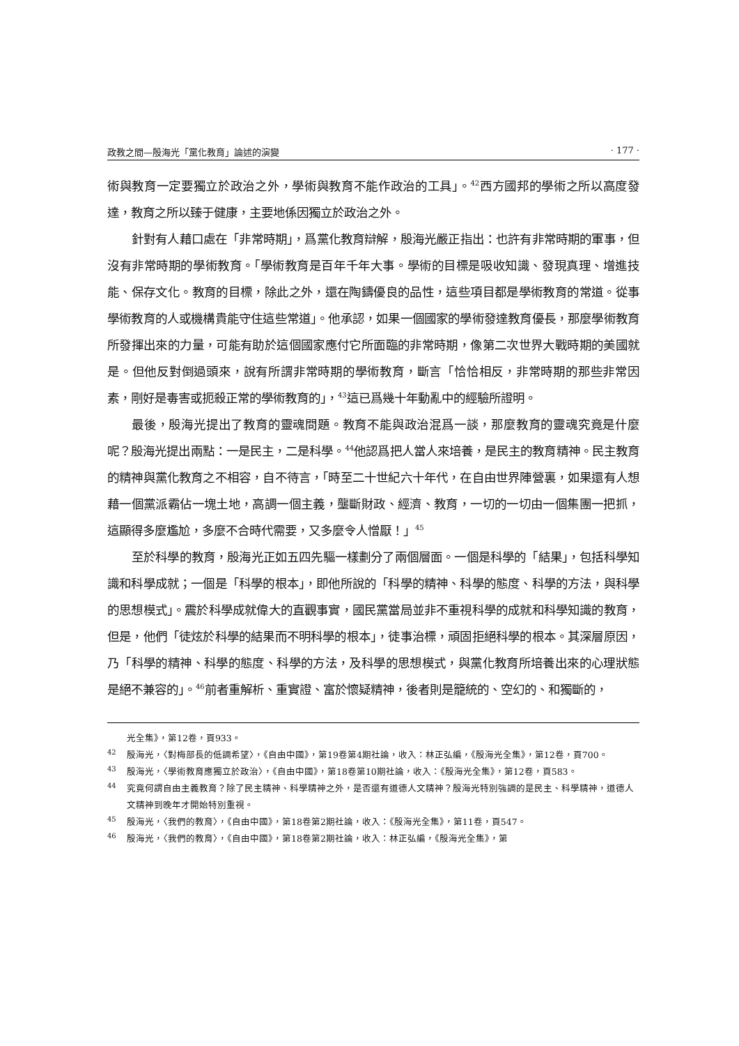政教之間—殷海光「黨化教育」論述的演變 · 177 ·
術與教育一定要獨立於政治之外，學術與教育不能作政治的工具」。<sup>42</sup>西方國邦的學術之所以高度發達，教育之所以臻于健康，主要地係因獨立於政治之外。
針對有人藉口處在「非常時期」，爲黨化教育辯解，殷海光嚴正指出：也許有非常時期的軍事，但沒有非常時期的學術教育。「學術教育是百年千年大事。學術的目標是吸收知識、發現真理、增進技能、保存文化。教育的目標，除此之外，還在陶鑄優良的品性，這些項目都是學術教育的常道。從事學術教育的人或機構貴能守住這些常道」。他承認，如果一個國家的學術發達教育優長，那麼學術教育所發揮出來的力量，可能有助於這個國家應付它所面臨的非常時期，像第二次世界大戰時期的美國就是。但他反對倒過頭來，說有所謂非常時期的學術教育，斷言「恰恰相反，非常時期的那些非常因素，剛好是毒害或扼殺正常的學術教育的」，<sup>43</sup>這已爲幾十年動亂中的經驗所證明。
最後，殷海光提出了教育的靈魂問題。教育不能與政治混爲一談，那麼教育的靈魂究竟是什麼呢？殷海光提出兩點：一是民主，二是科學。<sup>44</sup>他認爲把人當人來培養，是民主的教育精神。民主教育的精神與黨化教育之不相容，自不待言，「時至二十世紀六十年代，在自由世界陣營裏，如果還有人想藉一個黨派霸佔一塊土地，高調一個主義，壟斷財政、經濟、教育，一切的一切由一個集團一把抓，這顯得多麼尷尬，多麼不合時代需要，又多麼令人憎厭！」<sup>45</sup>
至於科學的教育，殷海光正如五四先驅一樣劃分了兩個層面。一個是科學的「結果」，包括科學知識和科學成就；一個是「科學的根本」，即他所說的「科學的精神、科學的態度、科學的方法，與科學的思想模式」。震於科學成就偉大的直觀事實，國民黨當局並非不重視科學的成就和科學知識的教育，但是，他們「徒炫於科學的結果而不明科學的根本」，徒事治標，頑固拒絕科學的根本。其深層原因，乃「科學的精神、科學的態度、科學的方法，及科學的思想模式，與黨化教育所培養出來的心理狀態是絕不兼容的」。<sup>46</sup>前者重解析、重實證、富於懷疑精神，後者則是籠統的、空幻的、和獨斷的，
光全集》，第12卷，頁933。
<sup>42</sup> 殷海光，〈對梅部長的低調希望〉，《自由中國》，第19卷第4期社論，收入：林正弘編，《殷海光全集》，第12卷，頁700。
<sup>43</sup> 殷海光，〈學術教育應獨立於政治〉，《自由中國》，第18卷第10期社論，收入：《殷海光全集》，第12卷，頁583。
<sup>44</sup> 究竟何謂自由主義教育？除了民主精神、科學精神之外，是否還有道德人文精神？殷海光特別強調的是民主、科學精神，道德人文精神到晚年才開始特別重視。
<sup>45</sup> 殷海光，〈我們的教育〉，《自由中國》，第18卷第2期社論，收入：《殷海光全集》，第11卷，頁547。
<sup>46</sup> 殷海光，〈我們的教育〉，《自由中國》，第18卷第2期社論，收入：林正弘編，《殷海光全集》，第